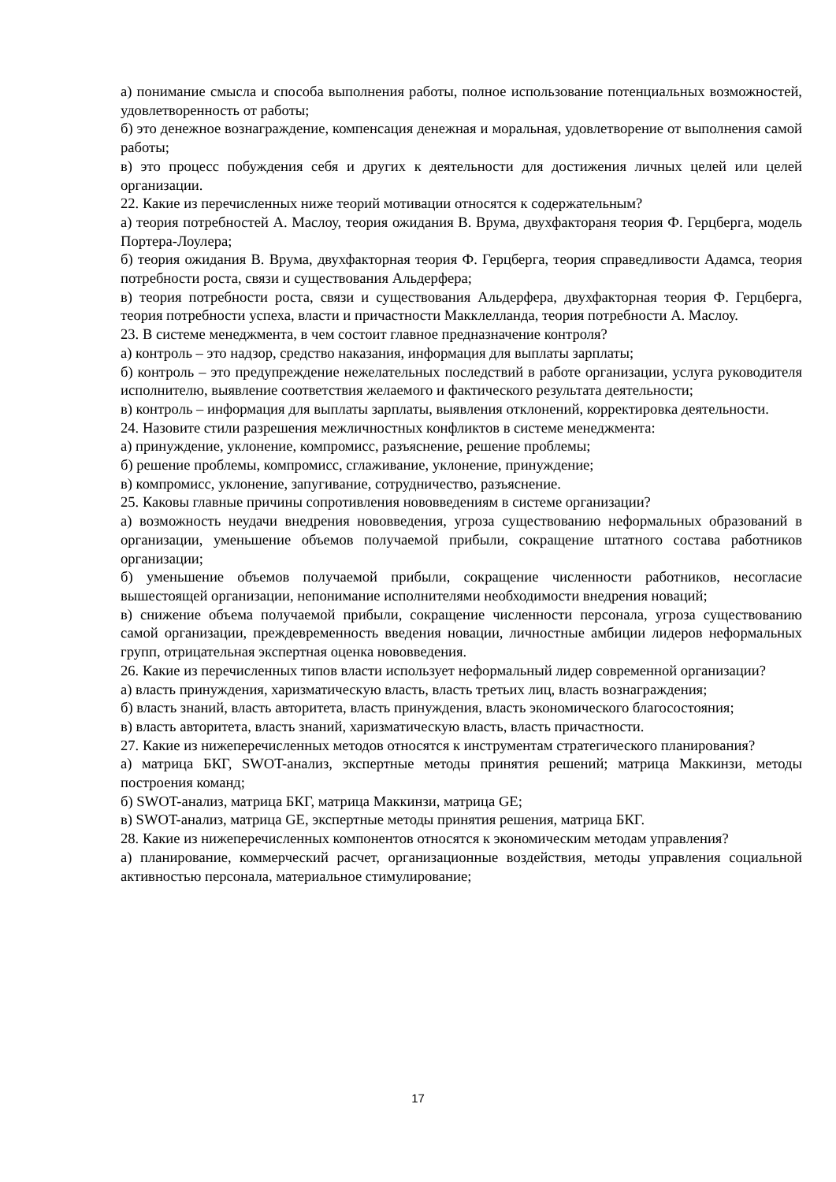а) понимание смысла и способа выполнения работы, полное использование потенциальных возможностей, удовлетворенность от работы;
б) это денежное вознаграждение, компенсация денежная и моральная, удовлетворение от выполнения самой работы;
в) это процесс побуждения себя и других к деятельности для достижения личных целей или целей организации.
22. Какие из перечисленных ниже теорий мотивации относятся к содержательным?
а) теория потребностей А. Маслоу, теория ожидания В. Врума, двухфактораня теория Ф. Герцберга, модель Портера-Лоулера;
б) теория ожидания В. Врума, двухфакторная теория Ф. Герцберга, теория справедливости Адамса, теория потребности роста, связи и существования Альдерфера;
в) теория потребности роста, связи и существования Альдерфера, двухфакторная теория Ф. Герцберга, теория потребности успеха, власти и причастности Макклелланда, теория потребности А. Маслоу.
23. В системе менеджмента, в чем состоит главное предназначение контроля?
а) контроль – это надзор, средство наказания, информация для выплаты зарплаты;
б) контроль – это предупреждение нежелательных последствий в работе организации, услуга руководителя исполнителю, выявление соответствия желаемого и фактического результата деятельности;
в) контроль – информация для выплаты зарплаты, выявления отклонений, корректировка деятельности.
24. Назовите стили разрешения межличностных конфликтов в системе менеджмента:
а) принуждение, уклонение, компромисс, разъяснение, решение проблемы;
б) решение проблемы, компромисс, сглаживание, уклонение, принуждение;
в) компромисс, уклонение, запугивание, сотрудничество, разъяснение.
25. Каковы главные причины сопротивления нововведениям в системе организации?
а) возможность неудачи внедрения нововведения, угроза существованию неформальных образований в организации, уменьшение объемов получаемой прибыли, сокращение штатного состава работников организации;
б) уменьшение объемов получаемой прибыли, сокращение численности работников, несогласие вышестоящей организации, непонимание исполнителями необходимости внедрения новаций;
в) снижение объема получаемой прибыли, сокращение численности персонала, угроза существованию самой организации, преждевременность введения новации, личностные амбиции лидеров неформальных групп, отрицательная экспертная оценка нововведения.
26. Какие из перечисленных типов власти использует неформальный лидер современной организации?
а) власть принуждения, харизматическую власть, власть третьих лиц, власть вознаграждения;
б) власть знаний, власть авторитета, власть принуждения, власть экономического благосостояния;
в) власть авторитета, власть знаний, харизматическую власть, власть причастности.
27. Какие из нижеперечисленных методов относятся к инструментам стратегического планирования?
а) матрица БКГ, SWOT-анализ, экспертные методы принятия решений; матрица Маккинзи, методы построения команд;
б) SWOT-анализ, матрица БКГ, матрица Маккинзи, матрица GE;
в) SWOT-анализ, матрица GE, экспертные методы принятия решения, матрица БКГ.
28. Какие из нижеперечисленных компонентов относятся к экономическим методам управления?
а) планирование, коммерческий расчет, организационные воздействия, методы управления социальной активностью персонала, материальное стимулирование;
17